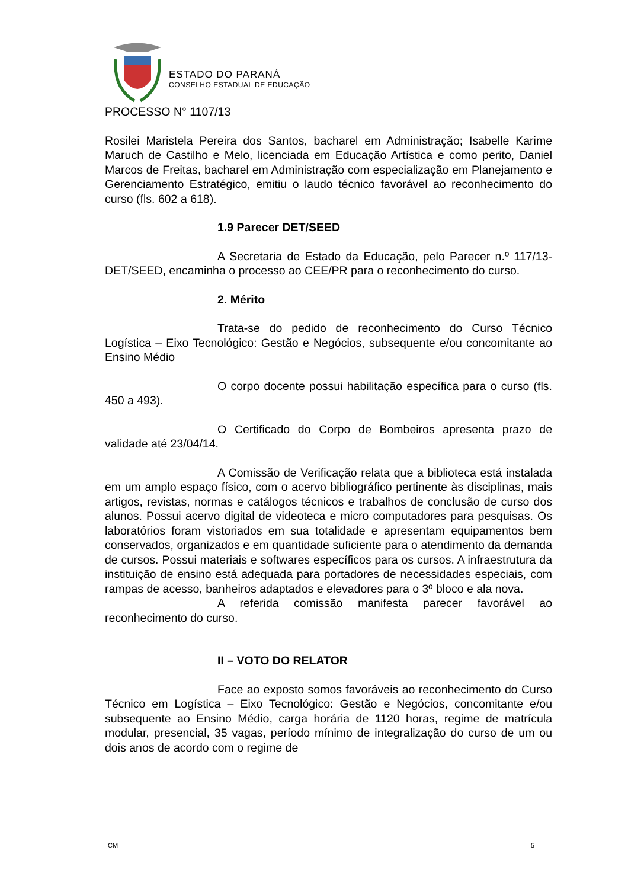ESTADO DO PARANÁ
CONSELHO ESTADUAL DE EDUCAÇÃO
PROCESSO N° 1107/13
Rosilei Maristela Pereira dos Santos, bacharel em Administração; Isabelle Karime Maruch de Castilho e Melo, licenciada em Educação Artística e como perito, Daniel Marcos de Freitas, bacharel em Administração com especialização em Planejamento e Gerenciamento Estratégico, emitiu o laudo técnico favorável ao reconhecimento do curso (fls. 602 a 618).
1.9 Parecer DET/SEED
A Secretaria de Estado da Educação, pelo Parecer n.º 117/13-DET/SEED, encaminha o processo ao CEE/PR para o reconhecimento do curso.
2. Mérito
Trata-se do pedido de reconhecimento do Curso Técnico Logística – Eixo Tecnológico: Gestão e Negócios, subsequente e/ou concomitante ao Ensino Médio
O corpo docente possui habilitação específica para o curso (fls. 450 a 493).
O Certificado do Corpo de Bombeiros apresenta prazo de validade até 23/04/14.
A Comissão de Verificação relata que a biblioteca está instalada em um amplo espaço físico, com o acervo bibliográfico pertinente às disciplinas, mais artigos, revistas, normas e catálogos técnicos e trabalhos de conclusão de curso dos alunos. Possui acervo digital de videoteca e micro computadores para pesquisas. Os laboratórios foram vistoriados em sua totalidade e apresentam equipamentos bem conservados, organizados e em quantidade suficiente para o atendimento da demanda de cursos. Possui materiais e softwares específicos para os cursos. A infraestrutura da instituição de ensino está adequada para portadores de necessidades especiais, com rampas de acesso, banheiros adaptados e elevadores para o 3º bloco e ala nova.
A referida comissão manifesta parecer favorável ao reconhecimento do curso.
II – VOTO DO RELATOR
Face ao exposto somos favoráveis ao reconhecimento do Curso Técnico em Logística – Eixo Tecnológico: Gestão e Negócios, concomitante e/ou subsequente ao Ensino Médio, carga horária de 1120 horas, regime de matrícula modular, presencial, 35 vagas, período mínimo de integralização do curso de um ou dois anos de acordo com o regime de
CM 5